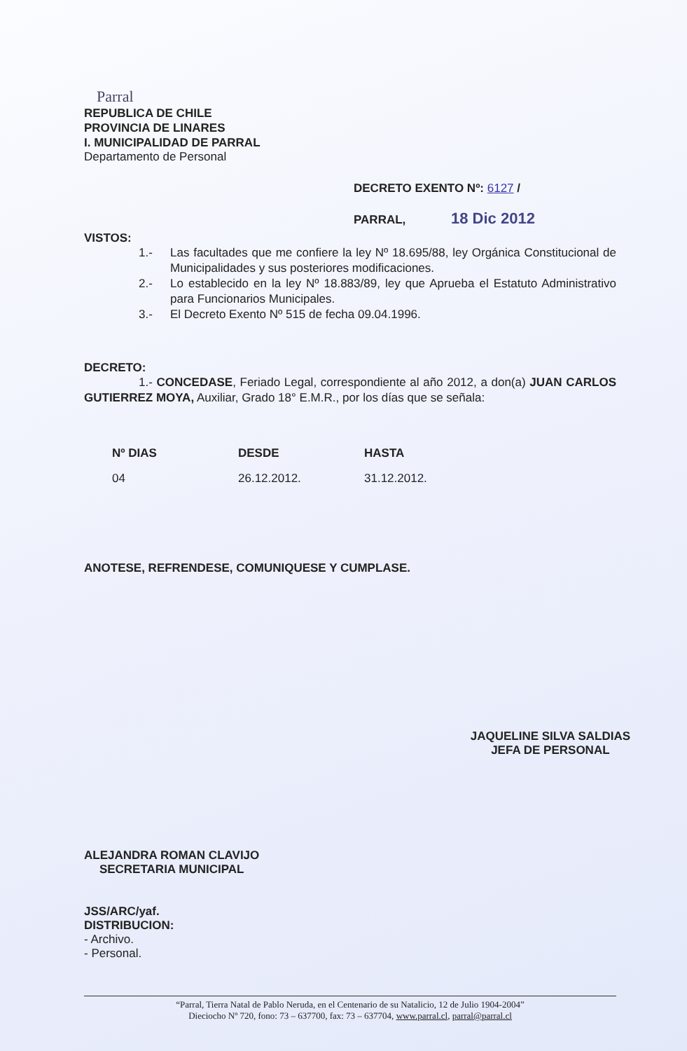Parral
REPUBLICA DE CHILE
PROVINCIA DE LINARES
I. MUNICIPALIDAD DE PARRAL
Departamento de Personal
DECRETO EXENTO Nº: 6127 /
PARRAL, 18 Dic 2012
VISTOS:
1.- Las facultades que me confiere la ley Nº 18.695/88, ley Orgánica Constitucional de Municipalidades y sus posteriores modificaciones.
2.- Lo establecido en la ley Nº 18.883/89, ley que Aprueba el Estatuto Administrativo para Funcionarios Municipales.
3.- El Decreto Exento Nº 515 de fecha 09.04.1996.
DECRETO:
1.- CONCEDASE, Feriado Legal, correspondiente al año 2012, a don(a) JUAN CARLOS GUTIERREZ MOYA, Auxiliar, Grado 18° E.M.R., por los días que se señala:
| Nº DIAS | DESDE | HASTA |
| --- | --- | --- |
| 04 | 26.12.2012. | 31.12.2012. |
ANOTESE, REFRENDESE, COMUNIQUESE Y CUMPLASE.
ALEJANDRA ROMAN CLAVIJO
SECRETARIA MUNICIPAL
JAQUELINE SILVA SALDIAS
JEFA DE PERSONAL
JSS/ARC/yaf.
DISTRIBUCION:
- Archivo.
- Personal.
“Parral, Tierra Natal de Pablo Neruda, en el Centenario de su Natalicio, 12 de Julio 1904-2004”
Dieciocho Nº 720, fono: 73 – 637700, fax: 73 – 637704, www.parral.cl, parral@parral.cl